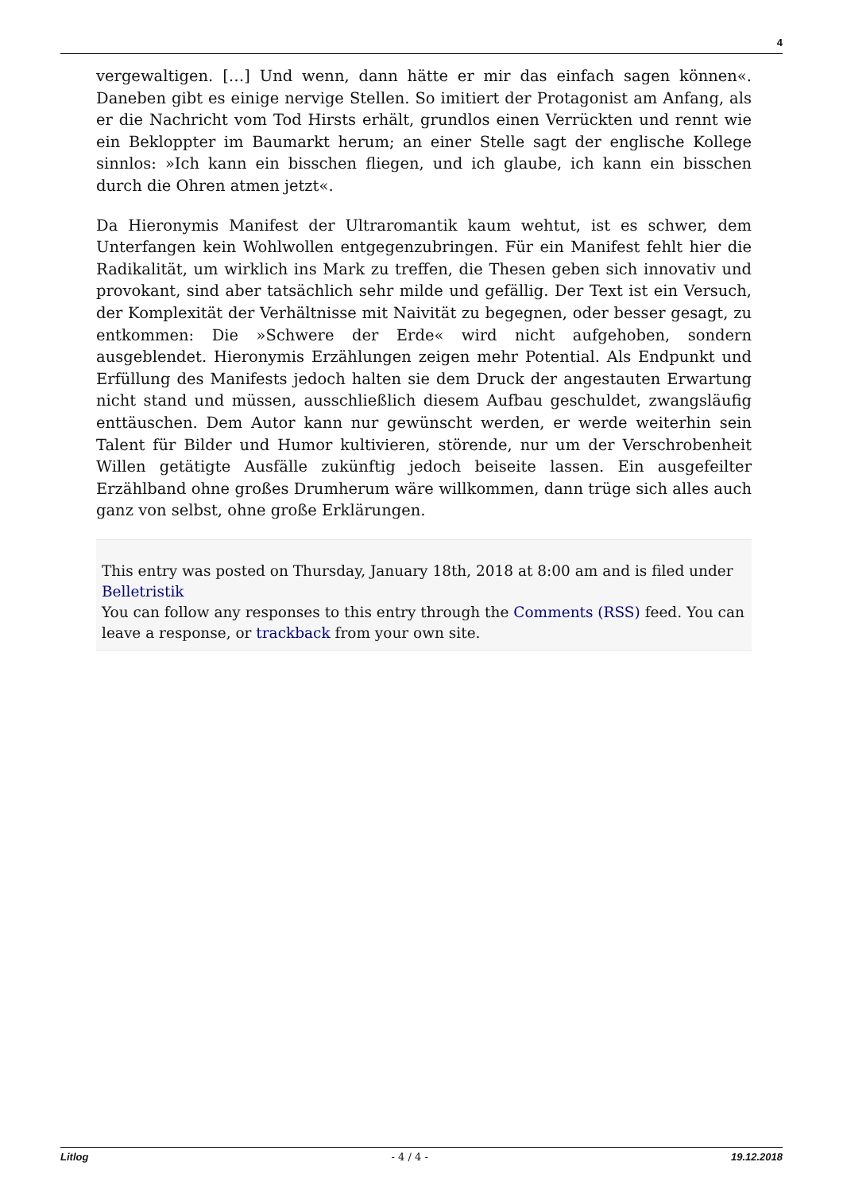4
vergewaltigen. […] Und wenn, dann hätte er mir das einfach sagen können«. Daneben gibt es einige nervige Stellen. So imitiert der Protagonist am Anfang, als er die Nachricht vom Tod Hirsts erhält, grundlos einen Verrückten und rennt wie ein Bekloppter im Baumarkt herum; an einer Stelle sagt der englische Kollege sinnlos: »Ich kann ein bisschen fliegen, und ich glaube, ich kann ein bisschen durch die Ohren atmen jetzt«.
Da Hieronymis Manifest der Ultraromantik kaum wehtut, ist es schwer, dem Unterfangen kein Wohlwollen entgegenzubringen. Für ein Manifest fehlt hier die Radikalität, um wirklich ins Mark zu treffen, die Thesen geben sich innovativ und provokant, sind aber tatsächlich sehr milde und gefällig. Der Text ist ein Versuch, der Komplexität der Verhältnisse mit Naivität zu begegnen, oder besser gesagt, zu entkommen: Die »Schwere der Erde« wird nicht aufgehoben, sondern ausgeblendet. Hieronymis Erzählungen zeigen mehr Potential. Als Endpunkt und Erfüllung des Manifests jedoch halten sie dem Druck der angestauten Erwartung nicht stand und müssen, ausschließlich diesem Aufbau geschuldet, zwangsläufig enttäuschen. Dem Autor kann nur gewünscht werden, er werde weiterhin sein Talent für Bilder und Humor kultivieren, störende, nur um der Verschrobenheit Willen getätigte Ausfälle zukünftig jedoch beiseite lassen. Ein ausgefeilter Erzählband ohne großes Drumherum wäre willkommen, dann trüge sich alles auch ganz von selbst, ohne große Erklärungen.
This entry was posted on Thursday, January 18th, 2018 at 8:00 am and is filed under Belletristik
You can follow any responses to this entry through the Comments (RSS) feed. You can leave a response, or trackback from your own site.
Litlog - 4 / 4 - 19.12.2018